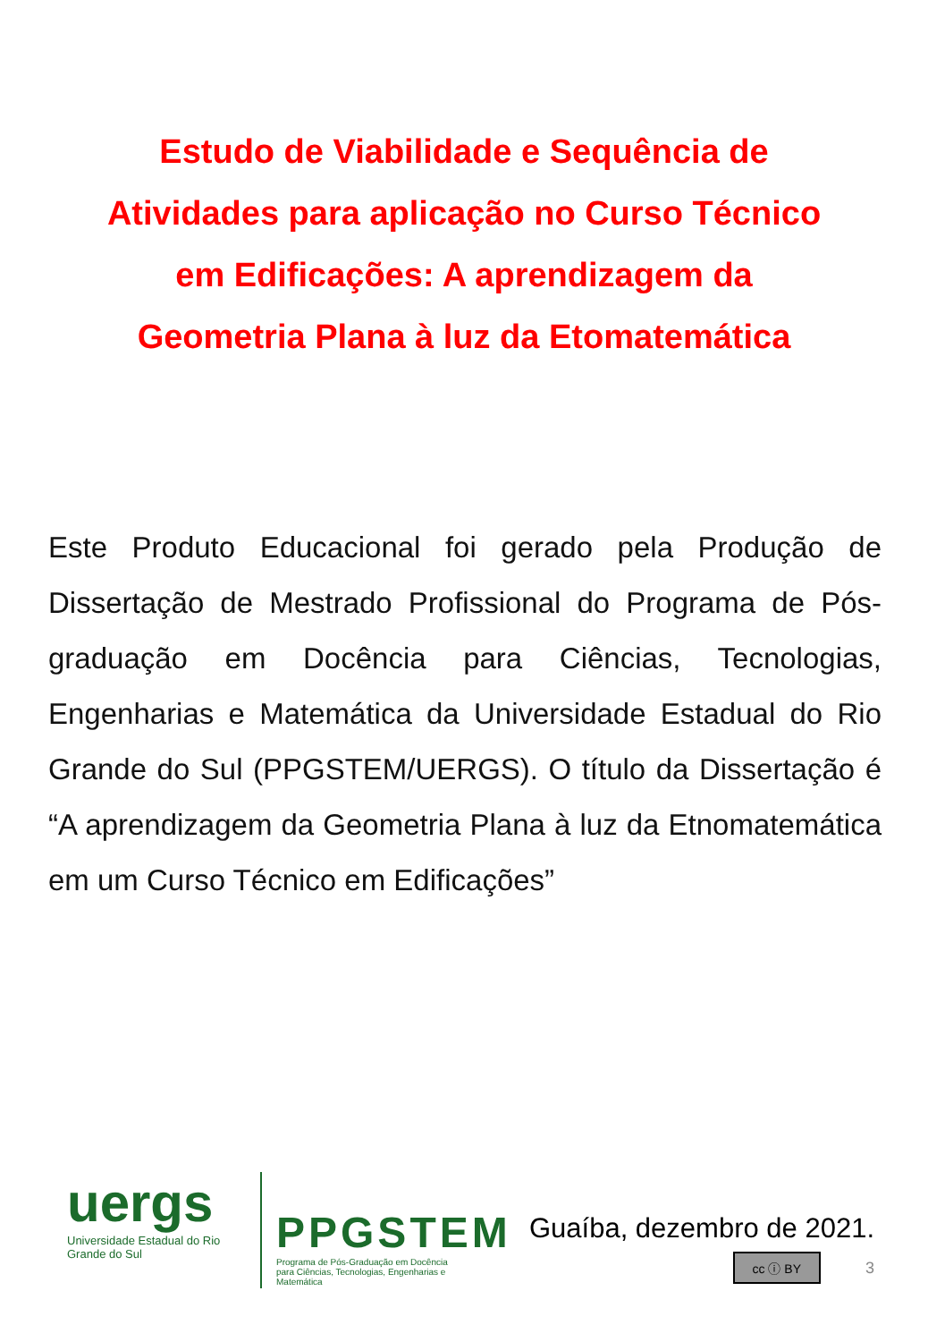Estudo de Viabilidade e Sequência de
Atividades para aplicação no Curso Técnico
em Edificações: A aprendizagem da
Geometria Plana à luz da Etomatemática
Este Produto Educacional foi gerado pela Produção de Dissertação de Mestrado Profissional do Programa de Pós-graduação em Docência para Ciências, Tecnologias, Engenharias e Matemática da Universidade Estadual do Rio Grande do Sul (PPGSTEM/UERGS). O título da Dissertação é “A aprendizagem da Geometria Plana à luz da Etnomatemática em um Curso Técnico em Edificações”
uergs
Universidade Estadual do Rio Grande do Sul
PPGSTEM
Programa de Pós-Graduação em Docência para Ciências, Tecnologias, Engenharias e Matemática
Guaíba, dezembro de 2021.
cc ⓘ BY 3